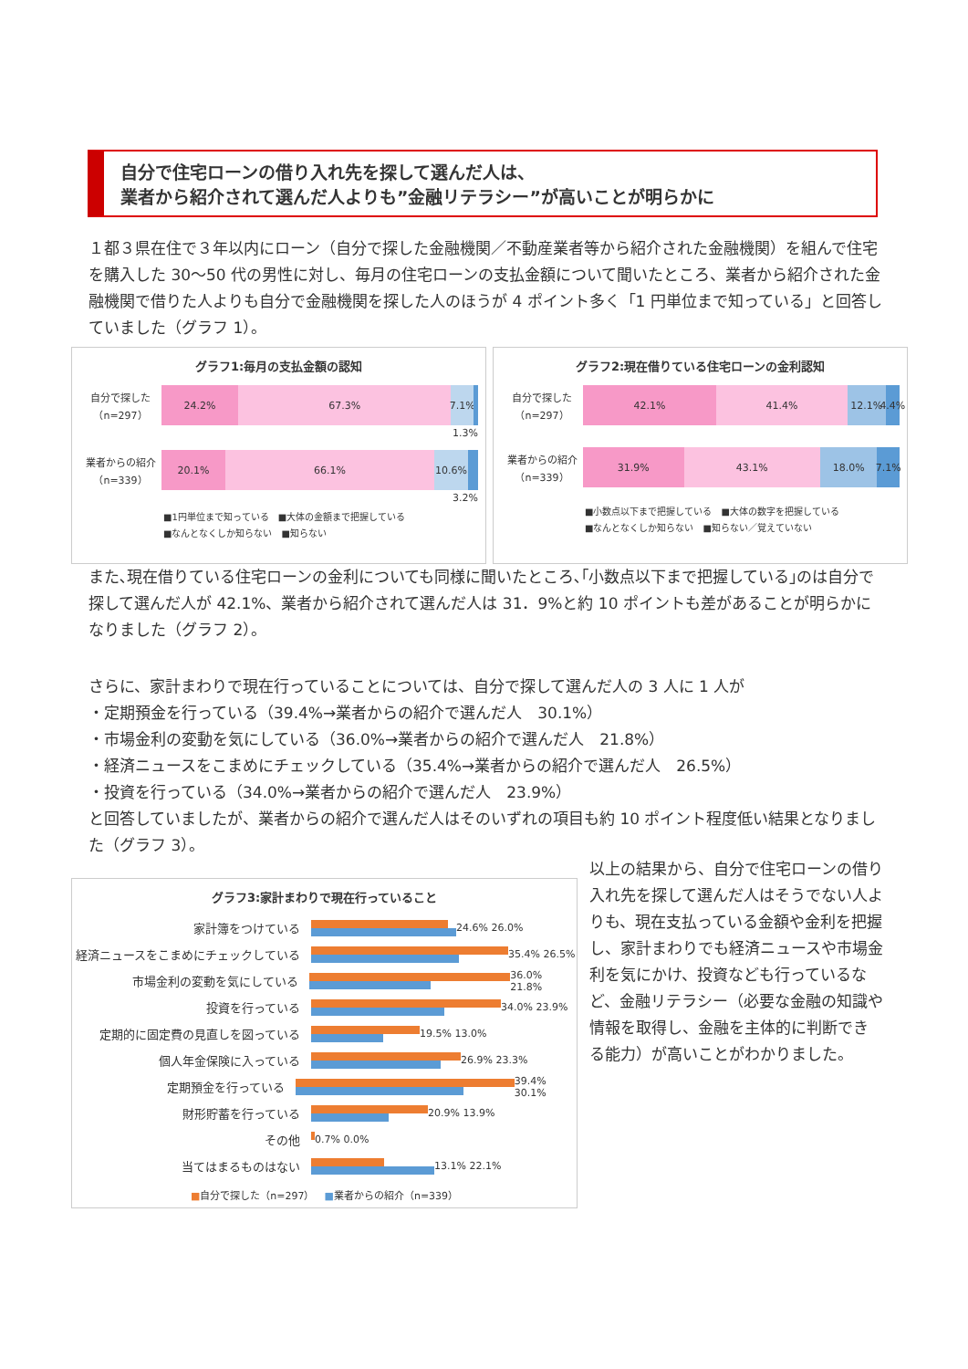自分で住宅ローンの借り入れ先を探して選んだ人は、
業者から紹介されて選んだ人よりも”金融リテラシー”が高いことが明らかに
１都３県在住で３年以内にローン（自分で探した金融機関／不動産業者等から紹介された金融機関）を組んで住宅を購入した 30～50 代の男性に対し、毎月の住宅ローンの支払金額について聞いたところ、業者から紹介された金融機関で借りた人よりも自分で金融機関を探した人のほうが 4 ポイント多く「1 円単位まで知っている」と回答していました（グラフ 1）。
グラフ1:毎月の支払金額の認知
自分で探した
（n=297）
24.2% 67.3% 7.1%
1.3%
業者からの紹介
（n=339）
20.1% 66.1% 10.6%
3.2%
■1円単位まで知っている　■大体の金額まで把握している
■なんとなくしか知らない　■知らない
グラフ2:現在借りている住宅ローンの金利認知
自分で探した
（n=297）
42.1% 41.4% 12.1% 4.4%
業者からの紹介
（n=339）
31.9% 43.1% 18.0% 7.1%
■小数点以下まで把握している　■大体の数字を把握している
■なんとなくしか知らない　■知らない／覚えていない
また､現在借りている住宅ローンの金利についても同様に聞いたところ､｢小数点以下まで把握している｣のは自分で探して選んだ人が 42.1%、業者から紹介されて選んだ人は 31．9%と約 10 ポイントも差があることが明らかになりました（グラフ 2）。
さらに、家計まわりで現在行っていることについては、自分で探して選んだ人の 3 人に 1 人が
・定期預金を行っている（39.4%→業者からの紹介で選んだ人　30.1%）
・市場金利の変動を気にしている（36.0%→業者からの紹介で選んだ人　21.8%）
・経済ニュースをこまめにチェックしている（35.4%→業者からの紹介で選んだ人　26.5%）
・投資を行っている（34.0%→業者からの紹介で選んだ人　23.9%）
と回答していましたが、業者からの紹介で選んだ人はそのいずれの項目も約 10 ポイント程度低い結果となりました（グラフ 3）。
グラフ3:家計まわりで現在行っていること
家計簿をつけている
24.6% 26.0%
経済ニュースをこまめにチェックしている
35.4% 26.5%
市場金利の変動を気にしている
36.0% 21.8%
投資を行っている
34.0% 23.9%
定期的に固定費の見直しを図っている
19.5% 13.0%
個人年金保険に入っている
26.9% 23.3%
定期預金を行っている
39.4% 30.1%
財形貯蓄を行っている
20.9% 13.9%
その他
0.7% 0.0%
当てはまるものはない
13.1% 22.1%
■自分で探した（n=297）　■業者からの紹介（n=339）
以上の結果から、自分で住宅ローンの借り入れ先を探して選んだ人はそうでない人よりも、現在支払っている金額や金利を把握し、家計まわりでも経済ニュースや市場金利を気にかけ、投資なども行っているなど、金融リテラシー（必要な金融の知識や情報を取得し、金融を主体的に判断できる能力）が高いことがわかりました。